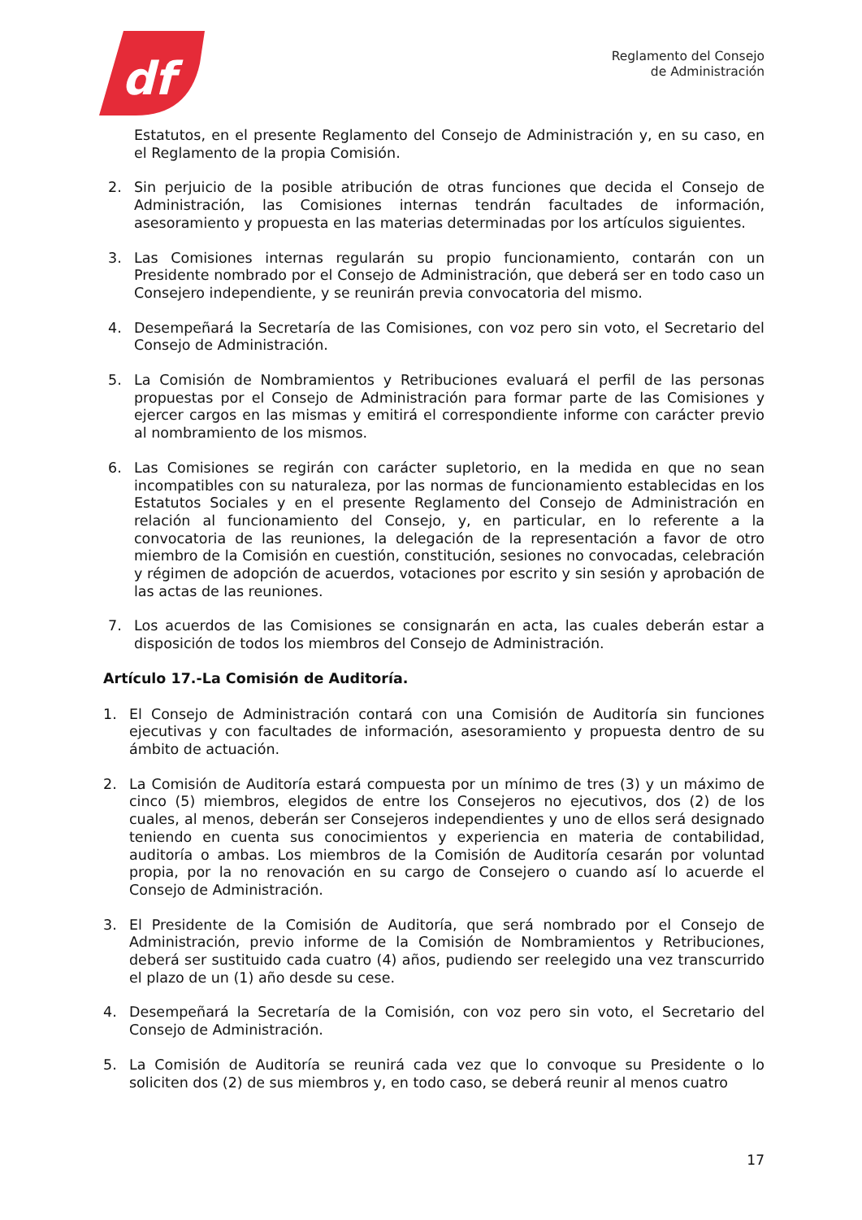df
Reglamento del Consejo
de Administración
Estatutos, en el presente Reglamento del Consejo de Administración y, en su caso, en el Reglamento de la propia Comisión.
2. Sin perjuicio de la posible atribución de otras funciones que decida el Consejo de Administración, las Comisiones internas tendrán facultades de información, asesoramiento y propuesta en las materias determinadas por los artículos siguientes.
3. Las Comisiones internas regularán su propio funcionamiento, contarán con un Presidente nombrado por el Consejo de Administración, que deberá ser en todo caso un Consejero independiente, y se reunirán previa convocatoria del mismo.
4. Desempeñará la Secretaría de las Comisiones, con voz pero sin voto, el Secretario del Consejo de Administración.
5. La Comisión de Nombramientos y Retribuciones evaluará el perfil de las personas propuestas por el Consejo de Administración para formar parte de las Comisiones y ejercer cargos en las mismas y emitirá el correspondiente informe con carácter previo al nombramiento de los mismos.
6. Las Comisiones se regirán con carácter supletorio, en la medida en que no sean incompatibles con su naturaleza, por las normas de funcionamiento establecidas en los Estatutos Sociales y en el presente Reglamento del Consejo de Administración en relación al funcionamiento del Consejo, y, en particular, en lo referente a la convocatoria de las reuniones, la delegación de la representación a favor de otro miembro de la Comisión en cuestión, constitución, sesiones no convocadas, celebración y régimen de adopción de acuerdos, votaciones por escrito y sin sesión y aprobación de las actas de las reuniones.
7. Los acuerdos de las Comisiones se consignarán en acta, las cuales deberán estar a disposición de todos los miembros del Consejo de Administración.
Artículo 17.-La Comisión de Auditoría.
1. El Consejo de Administración contará con una Comisión de Auditoría sin funciones ejecutivas y con facultades de información, asesoramiento y propuesta dentro de su ámbito de actuación.
2. La Comisión de Auditoría estará compuesta por un mínimo de tres (3) y un máximo de cinco (5) miembros, elegidos de entre los Consejeros no ejecutivos, dos (2) de los cuales, al menos, deberán ser Consejeros independientes y uno de ellos será designado teniendo en cuenta sus conocimientos y experiencia en materia de contabilidad, auditoría o ambas. Los miembros de la Comisión de Auditoría cesarán por voluntad propia, por la no renovación en su cargo de Consejero o cuando así lo acuerde el Consejo de Administración.
3. El Presidente de la Comisión de Auditoría, que será nombrado por el Consejo de Administración, previo informe de la Comisión de Nombramientos y Retribuciones, deberá ser sustituido cada cuatro (4) años, pudiendo ser reelegido una vez transcurrido el plazo de un (1) año desde su cese.
4. Desempeñará la Secretaría de la Comisión, con voz pero sin voto, el Secretario del Consejo de Administración.
5. La Comisión de Auditoría se reunirá cada vez que lo convoque su Presidente o lo soliciten dos (2) de sus miembros y, en todo caso, se deberá reunir al menos cuatro
17